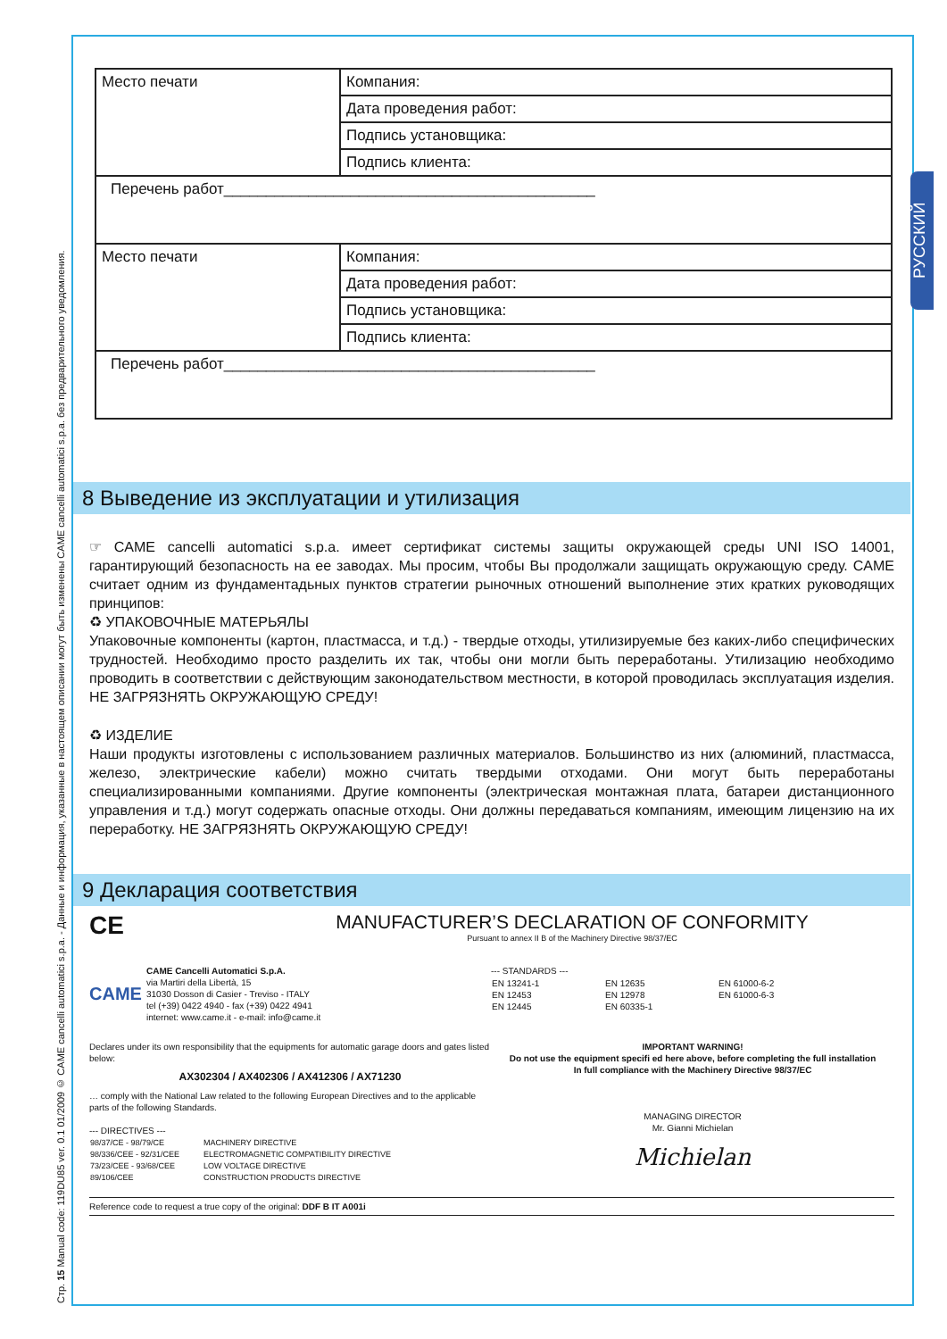Стр. 15 Manual code: 119DU85 ver. 0.1 01/2009 © CAME cancelli automatici s.p.a. - Данные и информация, указанные в настоящем описании могут быть изменены CAME cancelli automatici s.p.a. без предварительного уведомления.
РУССКИЙ
| Место печати | Компания: |
| | Дата проведения работ: |
| | Подпись установщика: |
| | Подпись клиента: |
| Перечень работ____________________________________________ | |
| Место печати | Компания: |
| | Дата проведения работ: |
| | Подпись установщика: |
| | Подпись клиента: |
| Перечень работ____________________________________________ | |
8 Выведение из эксплуатации и утилизация
☞ CAME cancelli automatici s.p.a. имеет сертификат системы защиты окружающей среды UNI ISO 14001, гарантирующий безопасность на ее заводах. Мы просим, чтобы Вы продолжали защищать окружающую среду. CAME считает одним из фундаментадьных пунктов стратегии рыночных отношений выполнение этих кратких руководящих принципов:
♻ УПАКОВОЧНЫЕ МАТЕРЬЯЛЫ
Упаковочные компоненты (картон, пластмасса, и т.д.) - твердые отходы, утилизируемые без каких-либо специфических трудностей. Необходимо просто разделить их так, чтобы они могли быть переработаны. Утилизацию необходимо проводить в соответствии с действующим законодательством местности, в которой проводилась эксплуатация изделия. НЕ ЗАГРЯЗНЯТЬ ОКРУЖАЮЩУЮ СРЕДУ!
♻ ИЗДЕЛИЕ
Наши продукты изготовлены с использованием различных материалов. Большинство из них (алюминий, пластмасса, железо, электрические кабели) можно считать твердыми отходами. Они могут быть переработаны специализированными компаниями. Другие компоненты (электрическая монтажная плата, батареи дистанционного управления и т.д.) могут содержать опасные отходы. Они должны передаваться компаниям, имеющим лицензию на их переработку. НЕ ЗАГРЯЗНЯТЬ ОКРУЖАЮЩУЮ СРЕДУ!
9 Декларация соответствия
CE
MANUFACTURER’S DECLARATION OF CONFORMITY
Pursuant to annex II B of the Machinery Directive 98/37/EC
CAME
CAME Cancelli Automatici S.p.A.
via Martiri della Libertà, 15
31030 Dosson di Casier - Treviso - ITALY
tel (+39) 0422 4940 - fax (+39) 0422 4941
internet: www.came.it - e-mail: info@came.it
--- STANDARDS ---
| EN 13241-1 EN 12453 EN 12445 | EN 12635 EN 12978 EN 60335-1 | EN 61000-6-2 EN 61000-6-3 |
Declares under its own responsibility that the equipments for automatic garage doors and gates listed below:
AX302304 / AX402306 / AX412306 / AX71230
… comply with the National Law related to the following European Directives and to the applicable parts of the following Standards.
--- DIRECTIVES ---
| 98/37/CE - 98/79/CE 98/336/CEE - 92/31/CEE 73/23/CEE - 93/68/CEE 89/106/CEE | MACHINERY DIRECTIVE ELECTROMAGNETIC COMPATIBILITY DIRECTIVE LOW VOLTAGE DIRECTIVE CONSTRUCTION PRODUCTS DIRECTIVE |
IMPORTANT WARNING!
Do not use the equipment specifi ed here above, before completing the full installation
In full compliance with the Machinery Directive 98/37/EC
MANAGING DIRECTOR
Mr. Gianni Michielan
Michielan
Reference code to request a true copy of the original: DDF B IT A001i